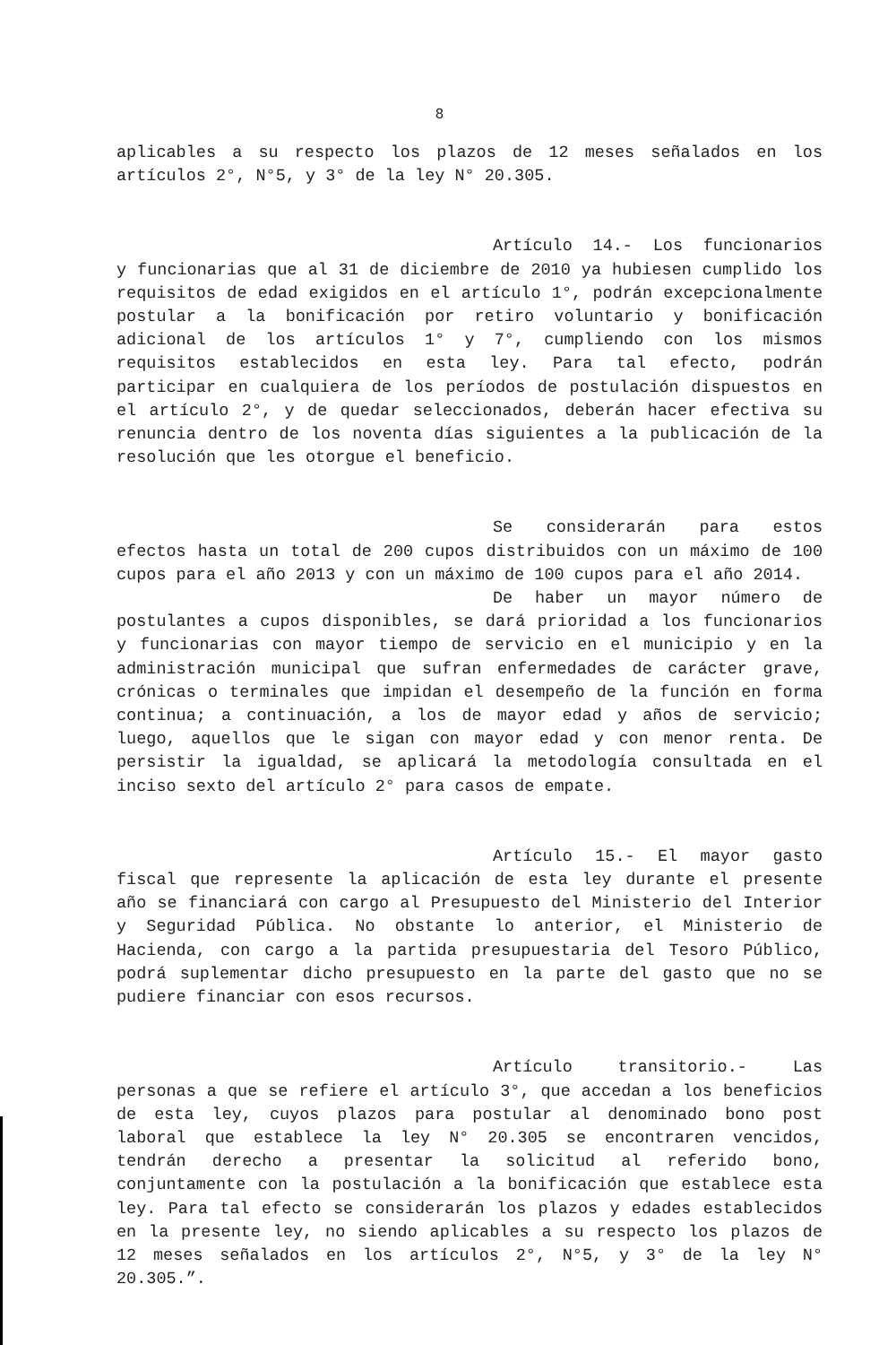8
aplicables a su respecto los plazos de 12 meses señalados en los artículos 2°, N°5, y 3° de la ley N° 20.305.
Artículo 14.- Los funcionarios
y funcionarias que al 31 de diciembre de 2010 ya hubiesen cumplido los requisitos de edad exigidos en el artículo 1°, podrán excepcionalmente postular a la bonificación por retiro voluntario y bonificación adicional de los artículos 1° y 7°, cumpliendo con los mismos requisitos establecidos en esta ley. Para tal efecto, podrán participar en cualquiera de los períodos de postulación dispuestos en el artículo 2°, y de quedar seleccionados, deberán hacer efectiva su renuncia dentro de los noventa días siguientes a la publicación de la resolución que les otorgue el beneficio.
Se considerarán para estos
efectos hasta un total de 200 cupos distribuidos con un máximo de 100 cupos para el año 2013 y con un máximo de 100 cupos para el año 2014.
De haber un mayor número de
postulantes a cupos disponibles, se dará prioridad a los funcionarios y funcionarias con mayor tiempo de servicio en el municipio y en la administración municipal que sufran enfermedades de carácter grave, crónicas o terminales que impidan el desempeño de la función en forma continua; a continuación, a los de mayor edad y años de servicio; luego, aquellos que le sigan con mayor edad y con menor renta. De persistir la igualdad, se aplicará la metodología consultada en el inciso sexto del artículo 2° para casos de empate.
Artículo 15.- El mayor gasto
fiscal que represente la aplicación de esta ley durante el presente año se financiará con cargo al Presupuesto del Ministerio del Interior y Seguridad Pública. No obstante lo anterior, el Ministerio de Hacienda, con cargo a la partida presupuestaria del Tesoro Público, podrá suplementar dicho presupuesto en la parte del gasto que no se pudiere financiar con esos recursos.
Artículo transitorio.- Las
personas a que se refiere el artículo 3°, que accedan a los beneficios de esta ley, cuyos plazos para postular al denominado bono post laboral que establece la ley N° 20.305 se encontraren vencidos, tendrán derecho a presentar la solicitud al referido bono, conjuntamente con la postulación a la bonificación que establece esta ley. Para tal efecto se considerarán los plazos y edades establecidos en la presente ley, no siendo aplicables a su respecto los plazos de 12 meses señalados en los artículos 2°, N°5, y 3° de la ley N° 20.305.”.